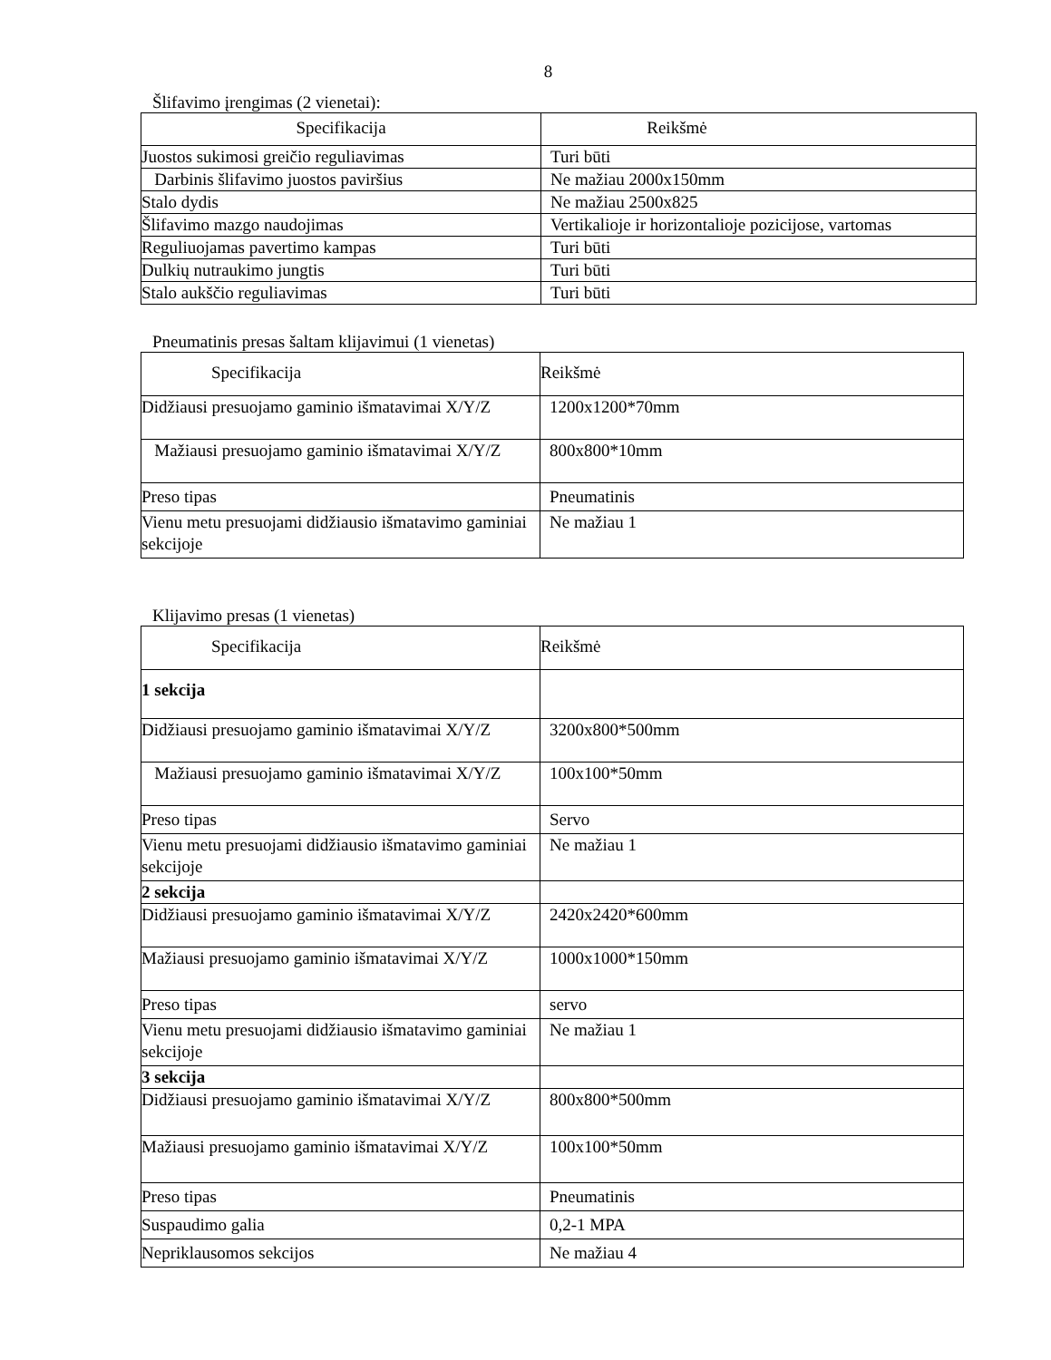8
Šlifavimo įrengimas (2 vienetai):
| Specifikacija | Reikšmė |
| Juostos sukimosi greičio reguliavimas | Turi būti |
| Darbinis šlifavimo juostos paviršius | Ne mažiau 2000x150mm |
| Stalo dydis | Ne mažiau 2500x825 |
| Šlifavimo mazgo naudojimas | Vertikalioje ir horizontalioje pozicijose, vartomas |
| Reguliuojamas pavertimo kampas | Turi būti |
| Dulkių nutraukimo jungtis | Turi būti |
| Stalo aukščio reguliavimas | Turi būti |
Pneumatinis presas šaltam klijavimui (1 vienetas)
| Specifikacija | Reikšmė |
| Didžiausi presuojamo gaminio išmatavimai X/Y/Z | 1200x1200*70mm |
| Mažiausi presuojamo gaminio išmatavimai X/Y/Z | 800x800*10mm |
| Preso tipas | Pneumatinis |
| Vienu metu presuojami didžiausio išmatavimo gaminiai sekcijoje | Ne mažiau 1 |
Klijavimo presas (1 vienetas)
| Specifikacija | Reikšmė |
| 1 sekcija | |
| Didžiausi presuojamo gaminio išmatavimai X/Y/Z | 3200x800*500mm |
| Mažiausi presuojamo gaminio išmatavimai X/Y/Z | 100x100*50mm |
| Preso tipas | Servo |
| Vienu metu presuojami didžiausio išmatavimo gaminiai sekcijoje | Ne mažiau 1 |
| 2 sekcija | |
| Didžiausi presuojamo gaminio išmatavimai X/Y/Z | 2420x2420*600mm |
| Mažiausi presuojamo gaminio išmatavimai X/Y/Z | 1000x1000*150mm |
| Preso tipas | servo |
| Vienu metu presuojami didžiausio išmatavimo gaminiai sekcijoje | Ne mažiau 1 |
| 3 sekcija | |
| Didžiausi presuojamo gaminio išmatavimai X/Y/Z | 800x800*500mm |
| Mažiausi presuojamo gaminio išmatavimai X/Y/Z | 100x100*50mm |
| Preso tipas | Pneumatinis |
| Suspaudimo galia | 0,2-1 MPA |
| Nepriklausomos sekcijos | Ne mažiau 4 |